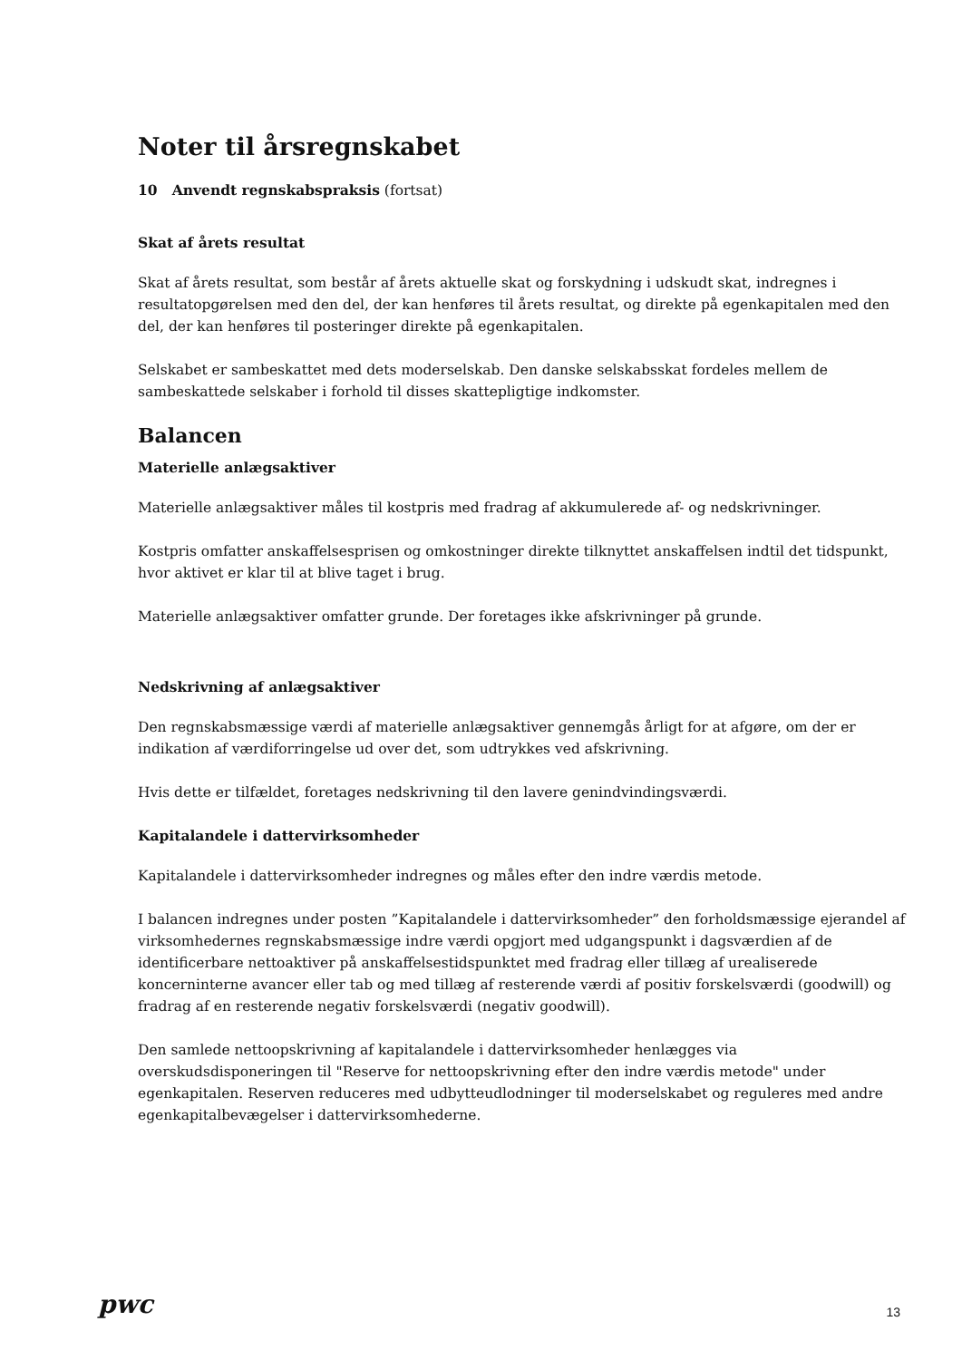Noter til årsregnskabet
10 Anvendt regnskabspraksis (fortsat)
Skat af årets resultat
Skat af årets resultat, som består af årets aktuelle skat og forskydning i udskudt skat, indregnes i resultatopgørelsen med den del, der kan henføres til årets resultat, og direkte på egenkapitalen med den del, der kan henføres til posteringer direkte på egenkapitalen.
Selskabet er sambeskattet med dets moderselskab. Den danske selskabsskat fordeles mellem de sambeskattede selskaber i forhold til disses skattepligtige indkomster.
Balancen
Materielle anlægsaktiver
Materielle anlægsaktiver måles til kostpris med fradrag af akkumulerede af- og nedskrivninger.
Kostpris omfatter anskaffelsesprisen og omkostninger direkte tilknyttet anskaffelsen indtil det tidspunkt, hvor aktivet er klar til at blive taget i brug.
Materielle anlægsaktiver omfatter grunde. Der foretages ikke afskrivninger på grunde.
Nedskrivning af anlægsaktiver
Den regnskabsmæssige værdi af materielle anlægsaktiver gennemgås årligt for at afgøre, om der er indikation af værdiforringelse ud over det, som udtrykkes ved afskrivning.
Hvis dette er tilfældet, foretages nedskrivning til den lavere genindvindingsværdi.
Kapitalandele i dattervirksomheder
Kapitalandele i dattervirksomheder indregnes og måles efter den indre værdis metode.
I balancen indregnes under posten ”Kapitalandele i dattervirksomheder” den forholdsmæssige ejerandel af virksomhedernes regnskabsmæssige indre værdi opgjort med udgangspunkt i dagsværdien af de identificerbare nettoaktiver på anskaffelsestidspunktet med fradrag eller tillæg af urealiserede koncerninterne avancer eller tab og med tillæg af resterende værdi af positiv forskelsværdi (goodwill) og fradrag af en resterende negativ forskelsværdi (negativ goodwill).
Den samlede nettoopskrivning af kapitalandele i dattervirksomheder henlægges via overskudsdisponeringen til "Reserve for nettoopskrivning efter den indre værdis metode" under egenkapitalen. Reserven reduceres med udbytteudlodninger til moderselskabet og reguleres med andre egenkapitalbevægelser i dattervirksomhederne.
pwc
13